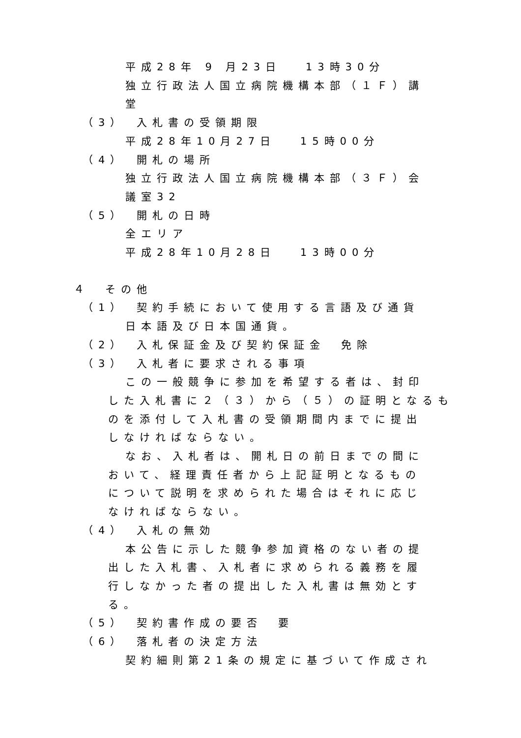平成28年 9 月23日　 13時30分
独立行政法人国立病院機構本部（１Ｆ）講
堂
（3）　入札書の受領期限
平成28年10月27日　 15時00分
（4）　開札の場所
独立行政法人国立病院機構本部（３Ｆ）会
議室32
（5）　開札の日時
全エリア
平成28年10月28日　 13時00分
４　その他
（1）　契約手続において使用する言語及び通貨
日本語及び日本国通貨。
（2）　入札保証金及び契約保証金　免除
（3）　入札者に要求される事項
この一般競争に参加を希望する者は、封印
した入札書に２（３）から（５）の証明となるも
のを添付して入札書の受領期間内までに提出
しなければならない。
なお、入札者は、開札日の前日までの間に
おいて、経理責任者から上記証明となるもの
について説明を求められた場合はそれに応じ
なければならない。
（4）　入札の無効
本公告に示した競争参加資格のない者の提
出した入札書、入札者に求められる義務を履
行しなかった者の提出した入札書は無効とす
る。
（5）　契約書作成の要否　要
（6）　落札者の決定方法
契約細則第21条の規定に基づいて作成され